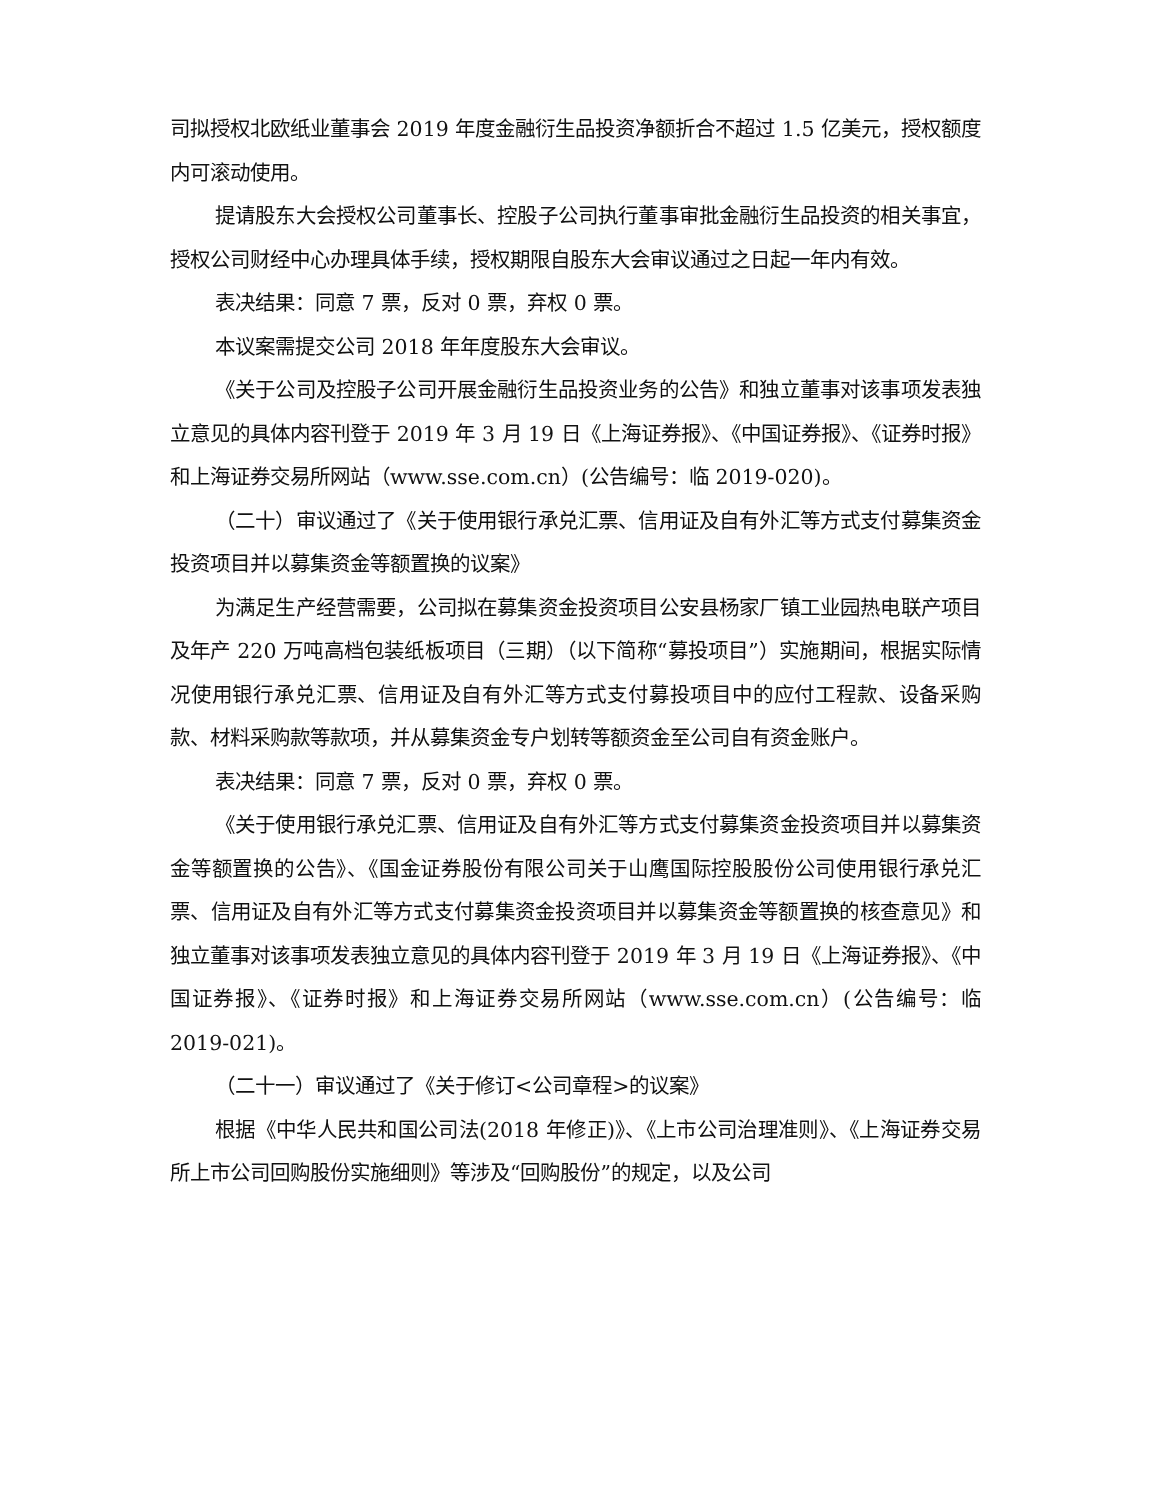司拟授权北欧纸业董事会 2019 年度金融衍生品投资净额折合不超过 1.5 亿美元，授权额度内可滚动使用。
提请股东大会授权公司董事长、控股子公司执行董事审批金融衍生品投资的相关事宜，授权公司财经中心办理具体手续，授权期限自股东大会审议通过之日起一年内有效。
表决结果：同意 7 票，反对 0 票，弃权 0 票。
本议案需提交公司 2018 年年度股东大会审议。
《关于公司及控股子公司开展金融衍生品投资业务的公告》和独立董事对该事项发表独立意见的具体内容刊登于 2019 年 3 月 19 日《上海证券报》、《中国证券报》、《证券时报》和上海证券交易所网站（www.sse.com.cn）(公告编号：临 2019-020)。
（二十）审议通过了《关于使用银行承兑汇票、信用证及自有外汇等方式支付募集资金投资项目并以募集资金等额置换的议案》
为满足生产经营需要，公司拟在募集资金投资项目公安县杨家厂镇工业园热电联产项目及年产 220 万吨高档包装纸板项目（三期）（以下简称“募投项目”）实施期间，根据实际情况使用银行承兑汇票、信用证及自有外汇等方式支付募投项目中的应付工程款、设备采购款、材料采购款等款项，并从募集资金专户划转等额资金至公司自有资金账户。
表决结果：同意 7 票，反对 0 票，弃权 0 票。
《关于使用银行承兑汇票、信用证及自有外汇等方式支付募集资金投资项目并以募集资金等额置换的公告》、《国金证券股份有限公司关于山鹰国际控股股份公司使用银行承兑汇票、信用证及自有外汇等方式支付募集资金投资项目并以募集资金等额置换的核查意见》和独立董事对该事项发表独立意见的具体内容刊登于 2019 年 3 月 19 日《上海证券报》、《中国证券报》、《证券时报》和上海证券交易所网站（www.sse.com.cn）(公告编号：临 2019-021)。
（二十一）审议通过了《关于修订<公司章程>的议案》
根据《中华人民共和国公司法(2018 年修正)》、《上市公司治理准则》、《上海证券交易所上市公司回购股份实施细则》等涉及“回购股份”的规定，以及公司